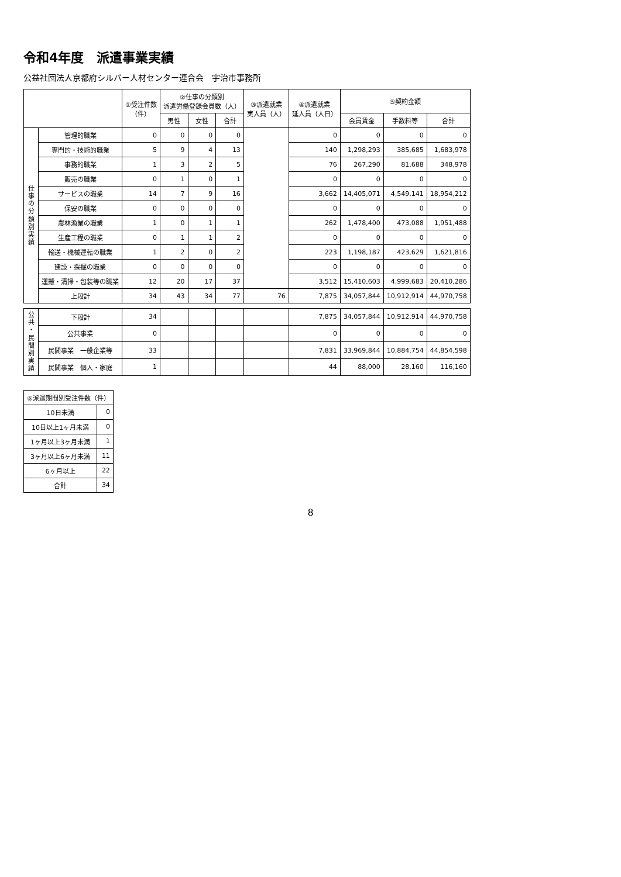令和4年度　派遣事業実績
公益社団法人京都府シルバー人材センター連合会　宇治市事務所
| | | ①受注件数 （件） | ②仕事の分類別 派遣労働登録会員数（人） | | | ③派遣就業 実人員（人） | ④派遣就業 延人員（人日） | ⑤契約金額 | | |
| --- | --- | --- | --- | --- | --- | --- | --- | --- | --- | --- |
| | | | 男性 | 女性 | 合計 | | | 会員賃金 | 手数料等 | 合計 |
| 仕 事 の 分 類 別 実 績 | 管理的職業 | 0 | 0 | 0 | 0 | | 0 | 0 | 0 | 0 |
| | 専門的・技術的職業 | 5 | 9 | 4 | 13 | | 140 | 1,298,293 | 385,685 | 1,683,978 |
| | 事務的職業 | 1 | 3 | 2 | 5 | | 76 | 267,290 | 81,688 | 348,978 |
| | 販売の職業 | 0 | 1 | 0 | 1 | | 0 | 0 | 0 | 0 |
| | サービスの職業 | 14 | 7 | 9 | 16 | | 3,662 | 14,405,071 | 4,549,141 | 18,954,212 |
| | 保安の職業 | 0 | 0 | 0 | 0 | | 0 | 0 | 0 | 0 |
| | 農林漁業の職業 | 1 | 0 | 1 | 1 | | 262 | 1,478,400 | 473,088 | 1,951,488 |
| | 生産工程の職業 | 0 | 1 | 1 | 2 | | 0 | 0 | 0 | 0 |
| | 輸送・機械運転の職業 | 1 | 2 | 0 | 2 | | 223 | 1,198,187 | 423,629 | 1,621,816 |
| | 建設・採掘の職業 | 0 | 0 | 0 | 0 | | 0 | 0 | 0 | 0 |
| | 運搬・清掃・包装等の職業 | 12 | 20 | 17 | 37 | | 3,512 | 15,410,603 | 4,999,683 | 20,410,286 |
| | 上段計 | 34 | 43 | 34 | 77 | 76 | 7,875 | 34,057,844 | 10,912,914 | 44,970,758 |
| 公 共 ・ 民 間 別 実 績 | 下段計 | 34 | | | | | 7,875 | 34,057,844 | 10,912,914 | 44,970,758 |
| | 公共事業 | 0 | | | | | 0 | 0 | 0 | 0 |
| | 民間事業 一般企業等 | 33 | | | | | 7,831 | 33,969,844 | 10,884,754 | 44,854,598 |
| | 民間事業 個人・家庭 | 1 | | | | | 44 | 88,000 | 28,160 | 116,160 |
| ⑥派遣期間別受注件数（件） | |
| --- | --- |
| 10日未満 | 0 |
| 10日以上1ヶ月未満 | 0 |
| 1ヶ月以上3ヶ月未満 | 1 |
| 3ヶ月以上6ヶ月未満 | 11 |
| 6ヶ月以上 | 22 |
| 合計 | 34 |
8